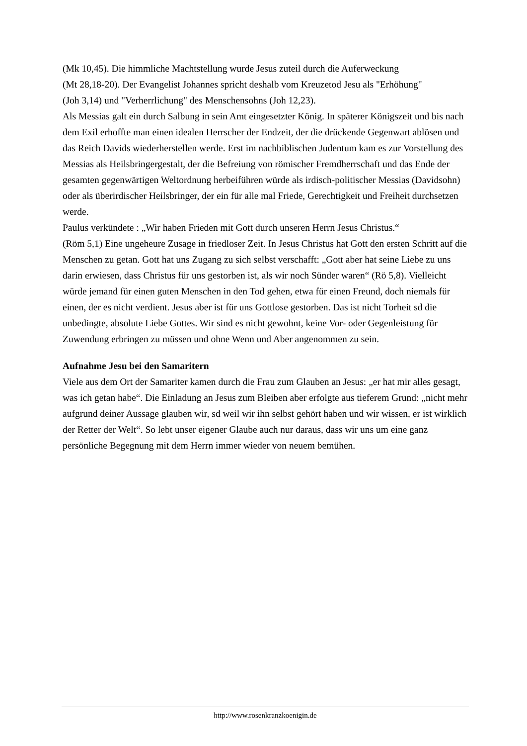(Mk 10,45). Die himmliche Machtstellung wurde Jesus zuteil durch die Auferweckung
(Mt 28,18-20). Der Evangelist Johannes spricht deshalb vom Kreuzetod Jesu als "Erhöhung"
(Joh 3,14) und "Verherrlichung" des Menschensohns (Joh 12,23).
Als Messias galt ein durch Salbung in sein Amt eingesetzter König. In späterer Königszeit und bis nach dem Exil erhoffte man einen idealen Herrscher der Endzeit, der die drückende Gegenwart ablösen und das Reich Davids wiederherstellen werde. Erst im nachbiblischen Judentum kam es zur Vorstellung des Messias als Heilsbringergestalt, der die Befreiung von römischer Fremdherrschaft und das Ende der gesamten gegenwärtigen Weltordnung herbeiführen würde als irdisch-politischer Messias (Davidsohn) oder als überirdischer Heilsbringer, der ein für alle mal Friede, Gerechtigkeit und Freiheit durchsetzen werde.
Paulus verkündete : „Wir haben Frieden mit Gott durch unseren Herrn Jesus Christus.“
(Röm 5,1) Eine ungeheure Zusage in friedloser Zeit. In Jesus Christus hat Gott den ersten Schritt auf die Menschen zu getan. Gott hat uns Zugang zu sich selbst verschafft: „Gott aber hat seine Liebe zu uns darin erwiesen, dass Christus für uns gestorben ist, als wir noch Sünder waren“ (Rö 5,8). Vielleicht würde jemand für einen guten Menschen in den Tod gehen, etwa für einen Freund, doch niemals für einen, der es nicht verdient. Jesus aber ist für uns Gottlose gestorben. Das ist nicht Torheit sd die unbedingte, absolute Liebe Gottes. Wir sind es nicht gewohnt, keine Vor- oder Gegenleistung für Zuwendung erbringen zu müssen und ohne Wenn und Aber angenommen zu sein.
Aufnahme Jesu bei den Samaritern
Viele aus dem Ort der Samariter kamen durch die Frau zum Glauben an Jesus: „er hat mir alles gesagt, was ich getan habe“. Die Einladung an Jesus zum Bleiben aber erfolgte aus tieferem Grund: „nicht mehr aufgrund deiner Aussage glauben wir, sd weil wir ihn selbst gehört haben und wir wissen, er ist wirklich der Retter der Welt“. So lebt unser eigener Glaube auch nur daraus, dass wir uns um eine ganz persönliche Begegnung mit dem Herrn immer wieder von neuem bemühen.
http://www.rosenkranzkoenigin.de